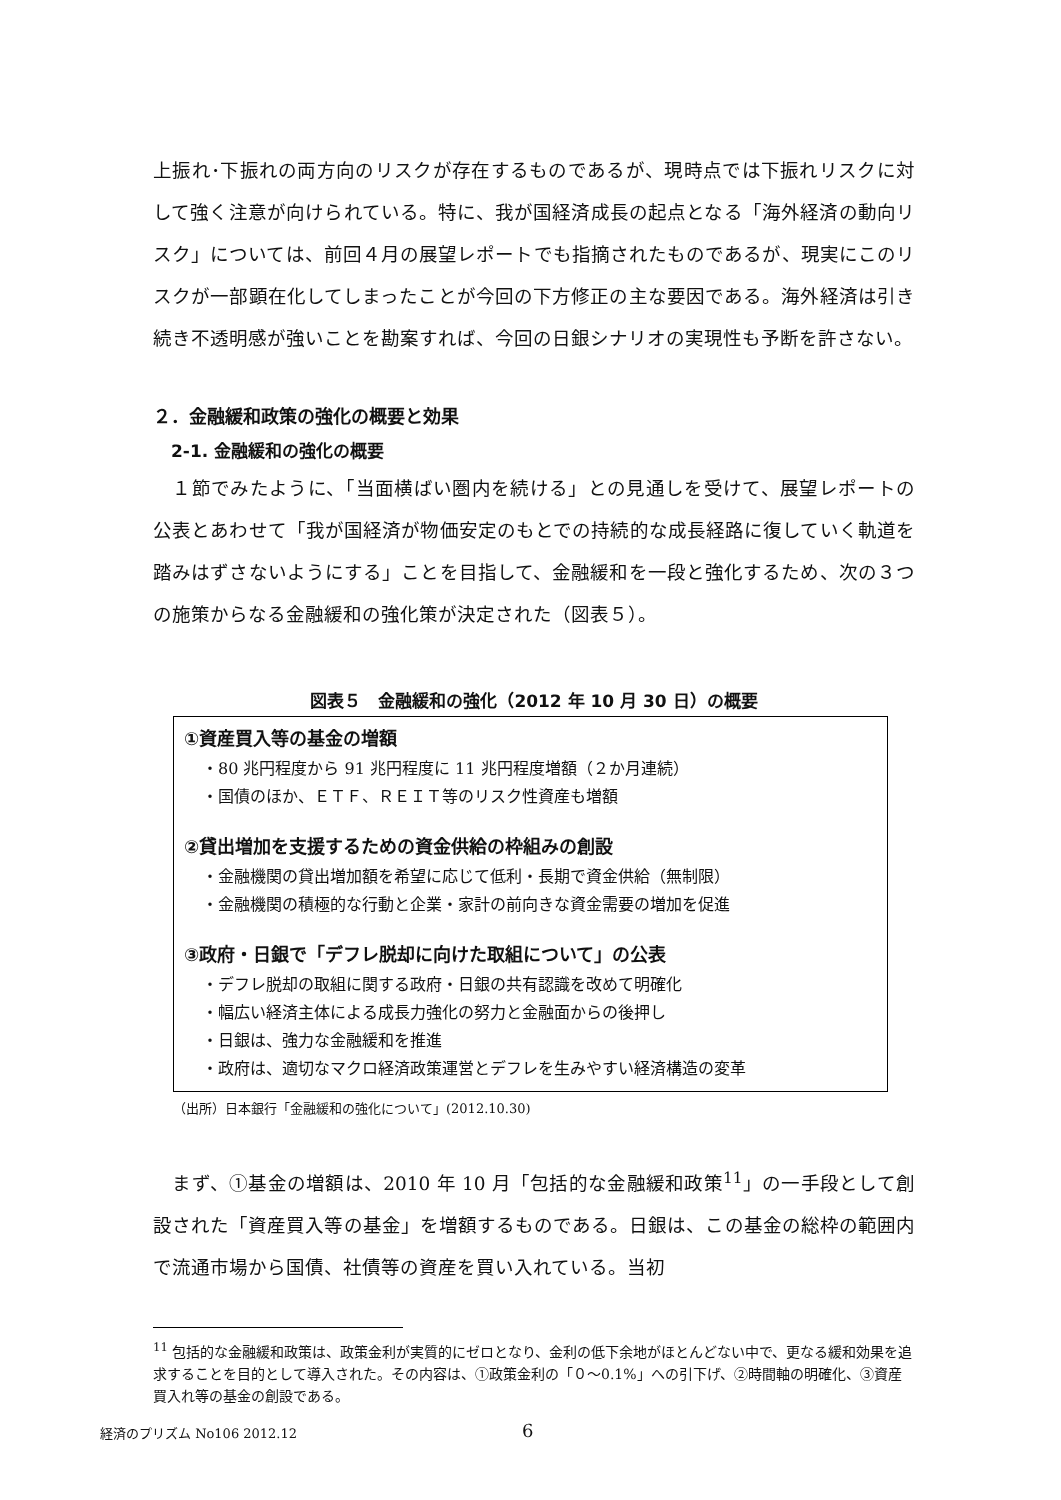上振れ･下振れの両方向のリスクが存在するものであるが、現時点では下振れリスクに対して強く注意が向けられている。特に、我が国経済成長の起点となる「海外経済の動向リスク」については、前回４月の展望レポートでも指摘されたものであるが、現実にこのリスクが一部顕在化してしまったことが今回の下方修正の主な要因である。海外経済は引き続き不透明感が強いことを勘案すれば、今回の日銀シナリオの実現性も予断を許さない。
２．金融緩和政策の強化の概要と効果
2-1. 金融緩和の強化の概要
　１節でみたように、「当面横ばい圏内を続ける」との見通しを受けて、展望レポートの公表とあわせて「我が国経済が物価安定のもとでの持続的な成長経路に復していく軌道を踏みはずさないようにする」ことを目指して、金融緩和を一段と強化するため、次の３つの施策からなる金融緩和の強化策が決定された（図表５）。
図表５　金融緩和の強化（2012 年 10 月 30 日）の概要
①資産買入等の基金の増額
・80 兆円程度から 91 兆円程度に 11 兆円程度増額（２か月連続）
・国債のほか、ＥＴＦ、ＲＥＩＴ等のリスク性資産も増額
②貸出増加を支援するための資金供給の枠組みの創設
・金融機関の貸出増加額を希望に応じて低利・長期で資金供給（無制限）
・金融機関の積極的な行動と企業・家計の前向きな資金需要の増加を促進
③政府・日銀で「デフレ脱却に向けた取組について」の公表
・デフレ脱却の取組に関する政府・日銀の共有認識を改めて明確化
・幅広い経済主体による成長力強化の努力と金融面からの後押し
・日銀は、強力な金融緩和を推進
・政府は、適切なマクロ経済政策運営とデフレを生みやすい経済構造の変革
（出所）日本銀行「金融緩和の強化について」(2012.10.30)
　まず、①基金の増額は、2010 年 10 月「包括的な金融緩和政策<sup>11</sup>」の一手段として創設された「資産買入等の基金」を増額するものである。日銀は、この基金の総枠の範囲内で流通市場から国債、社債等の資産を買い入れている。当初
<sup>11</sup> 包括的な金融緩和政策は、政策金利が実質的にゼロとなり、金利の低下余地がほとんどない中で、更なる緩和効果を追求することを目的として導入された。その内容は、①政策金利の「０～0.1%」への引下げ、②時間軸の明確化、③資産買入れ等の基金の創設である。
経済のプリズム No106 2012.12 6